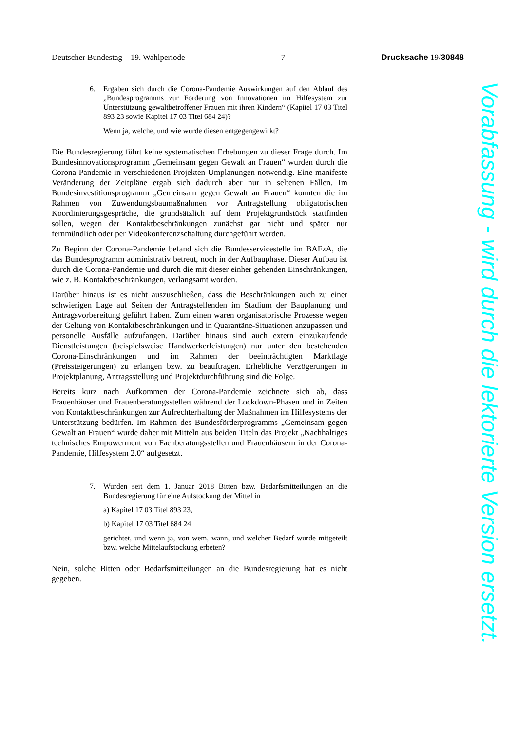Deutscher Bundestag – 19. Wahlperiode – 7 – Drucksache 19/30848
6. Ergaben sich durch die Corona-Pandemie Auswirkungen auf den Ablauf des „Bundesprogramms zur Förderung von Innovationen im Hilfesystem zur Unterstützung gewaltbetroffener Frauen mit ihren Kindern“ (Kapitel 17 03 Titel 893 23 sowie Kapitel 17 03 Titel 684 24)?
Wenn ja, welche, und wie wurde diesen entgegengewirkt?
Die Bundesregierung führt keine systematischen Erhebungen zu dieser Frage durch. Im Bundesinnovationsprogramm „Gemeinsam gegen Gewalt an Frauen“ wurden durch die Corona-Pandemie in verschiedenen Projekten Umplanungen notwendig. Eine manifeste Veränderung der Zeitpläne ergab sich dadurch aber nur in seltenen Fällen. Im Bundesinvestitionsprogramm „Gemeinsam gegen Gewalt an Frauen“ konnten die im Rahmen von Zuwendungsbaumaßnahmen vor Antragstellung obligatorischen Koordinierungsgespräche, die grundsätzlich auf dem Projektgrundstück stattfinden sollen, wegen der Kontaktbeschränkungen zunächst gar nicht und später nur fernmündlich oder per Videokonferenzschaltung durchgeführt werden.
Zu Beginn der Corona-Pandemie befand sich die Bundesservicestelle im BAFzA, die das Bundesprogramm administrativ betreut, noch in der Aufbauphase. Dieser Aufbau ist durch die Corona-Pandemie und durch die mit dieser einher gehenden Einschränkungen, wie z. B. Kontaktbeschränkungen, verlangsamt worden.
Darüber hinaus ist es nicht auszuschließen, dass die Beschränkungen auch zu einer schwierigen Lage auf Seiten der Antragstellenden im Stadium der Bauplanung und Antragsvorbereitung geführt haben. Zum einen waren organisatorische Prozesse wegen der Geltung von Kontaktbeschränkungen und in Quarantäne-Situationen anzupassen und personelle Ausfälle aufzufangen. Darüber hinaus sind auch extern einzukaufende Dienstleistungen (beispielsweise Handwerkerleistungen) nur unter den bestehenden Corona-Einschränkungen und im Rahmen der beeinträchtigten Marktlage (Preissteigerungen) zu erlangen bzw. zu beauftragen. Erhebliche Verzögerungen in Projektplanung, Antragsstellung und Projektdurchführung sind die Folge.
Bereits kurz nach Aufkommen der Corona-Pandemie zeichnete sich ab, dass Frauenhäuser und Frauenberatungsstellen während der Lockdown-Phasen und in Zeiten von Kontaktbeschränkungen zur Aufrechterhaltung der Maßnahmen im Hilfesystems der Unterstützung bedürfen. Im Rahmen des Bundesförderprogramms „Gemeinsam gegen Gewalt an Frauen“ wurde daher mit Mitteln aus beiden Titeln das Projekt „Nachhaltiges technisches Empowerment von Fachberatungsstellen und Frauenhäusern in der Corona-Pandemie, Hilfesystem 2.0“ aufgesetzt.
7. Wurden seit dem 1. Januar 2018 Bitten bzw. Bedarfsmitteilungen an die Bundesregierung für eine Aufstockung der Mittel in
a) Kapitel 17 03 Titel 893 23,
b) Kapitel 17 03 Titel 684 24
gerichtet, und wenn ja, von wem, wann, und welcher Bedarf wurde mitgeteilt bzw. welche Mittelaufstockung erbeten?
Nein, solche Bitten oder Bedarfsmitteilungen an die Bundesregierung hat es nicht gegeben.
Vorabfassung - wird durch die lektorierte Version ersetzt.